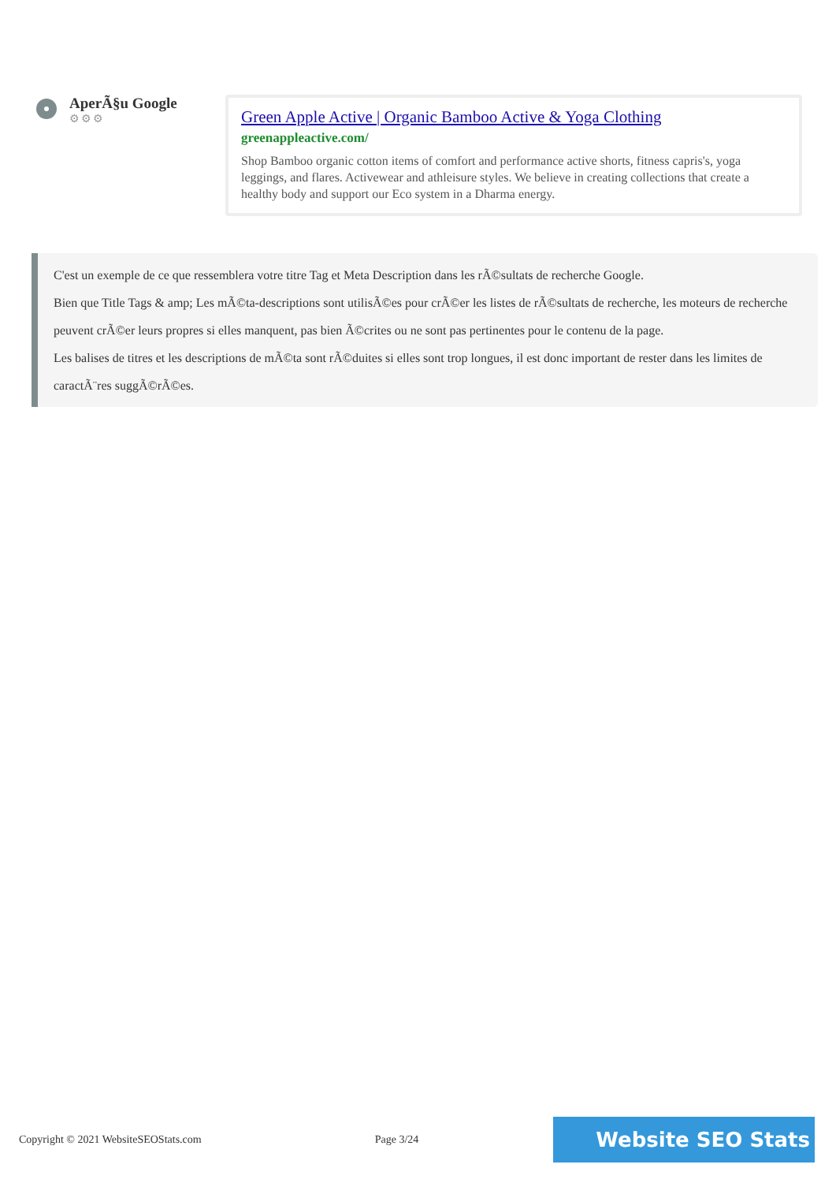AperÃ§u Google
⚙⚙⚙
Green Apple Active | Organic Bamboo Active & Yoga Clothing
greenappleactive.com/
Shop Bamboo organic cotton items of comfort and performance active shorts, fitness capris's, yoga leggings, and flares. Activewear and athleisure styles. We believe in creating collections that create a healthy body and support our Eco system in a Dharma energy.
C'est un exemple de ce que ressemblera votre titre Tag et Meta Description dans les rÃ©sultats de recherche Google.
Bien que Title Tags & amp; Les mÃ©ta-descriptions sont utilisÃ©es pour crÃ©er les listes de rÃ©sultats de recherche, les moteurs de recherche peuvent crÃ©er leurs propres si elles manquent, pas bien Ã©crites ou ne sont pas pertinentes pour le contenu de la page.
Les balises de titres et les descriptions de mÃ©ta sont rÃ©duites si elles sont trop longues, il est donc important de rester dans les limites de caractÃ¨res suggÃ©rÃ©es.
Copyright © 2021 WebsiteSEOStats.com Page 3/24 Website SEO Stats